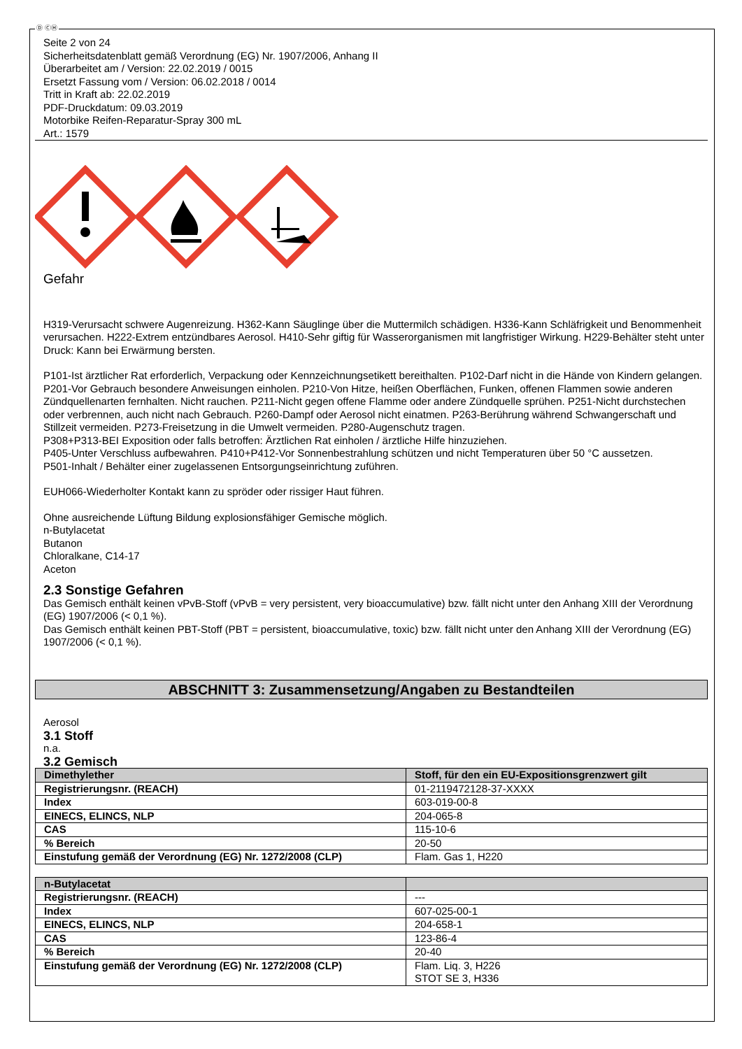Ⓓ ⒸⒽ
Seite 2 von 24
Sicherheitsdatenblatt gemäß Verordnung (EG) Nr. 1907/2006, Anhang II
Überarbeitet am / Version: 22.02.2019 / 0015
Ersetzt Fassung vom / Version: 06.02.2018 / 0014
Tritt in Kraft ab: 22.02.2019
PDF-Druckdatum: 09.03.2019
Motorbike Reifen-Reparatur-Spray 300 mL
Art.: 1579
Gefahr
H319-Verursacht schwere Augenreizung. H362-Kann Säuglinge über die Muttermilch schädigen. H336-Kann Schläfrigkeit und Benommenheit verursachen. H222-Extrem entzündbares Aerosol. H410-Sehr giftig für Wasserorganismen mit langfristiger Wirkung. H229-Behälter steht unter Druck: Kann bei Erwärmung bersten.
P101-Ist ärztlicher Rat erforderlich, Verpackung oder Kennzeichnungsetikett bereithalten. P102-Darf nicht in die Hände von Kindern gelangen.
P201-Vor Gebrauch besondere Anweisungen einholen. P210-Von Hitze, heißen Oberflächen, Funken, offenen Flammen sowie anderen Zündquellenarten fernhalten. Nicht rauchen. P211-Nicht gegen offene Flamme oder andere Zündquelle sprühen. P251-Nicht durchstechen oder verbrennen, auch nicht nach Gebrauch. P260-Dampf oder Aerosol nicht einatmen. P263-Berührung während Schwangerschaft und Stillzeit vermeiden. P273-Freisetzung in die Umwelt vermeiden. P280-Augenschutz tragen.
P308+P313-BEI Exposition oder falls betroffen: Ärztlichen Rat einholen / ärztliche Hilfe hinzuziehen.
P405-Unter Verschluss aufbewahren. P410+P412-Vor Sonnenbestrahlung schützen und nicht Temperaturen über 50 °C aussetzen.
P501-Inhalt / Behälter einer zugelassenen Entsorgungseinrichtung zuführen.
EUH066-Wiederholter Kontakt kann zu spröder oder rissiger Haut führen.
Ohne ausreichende Lüftung Bildung explosionsfähiger Gemische möglich.
n-Butylacetat
Butanon
Chloralkane, C14-17
Aceton
2.3 Sonstige Gefahren
Das Gemisch enthält keinen vPvB-Stoff (vPvB = very persistent, very bioaccumulative) bzw. fällt nicht unter den Anhang XIII der Verordnung (EG) 1907/2006 (< 0,1 %).
Das Gemisch enthält keinen PBT-Stoff (PBT = persistent, bioaccumulative, toxic) bzw. fällt nicht unter den Anhang XIII der Verordnung (EG) 1907/2006 (< 0,1 %).
ABSCHNITT 3: Zusammensetzung/Angaben zu Bestandteilen
Aerosol
3.1 Stoff
n.a.
3.2 Gemisch
| Dimethylether | Stoff, für den ein EU-Expositionsgrenzwert gilt |
| --- | --- |
| Registrierungsnr. (REACH) | 01-2119472128-37-XXXX |
| Index | 603-019-00-8 |
| EINECS, ELINCS, NLP | 204-065-8 |
| CAS | 115-10-6 |
| % Bereich | 20-50 |
| Einstufung gemäß der Verordnung (EG) Nr. 1272/2008 (CLP) | Flam. Gas 1, H220 |
| n-Butylacetat | |
| --- | --- |
| Registrierungsnr. (REACH) | --- |
| Index | 607-025-00-1 |
| EINECS, ELINCS, NLP | 204-658-1 |
| CAS | 123-86-4 |
| % Bereich | 20-40 |
| Einstufung gemäß der Verordnung (EG) Nr. 1272/2008 (CLP) | Flam. Liq. 3, H226 STOT SE 3, H336 |